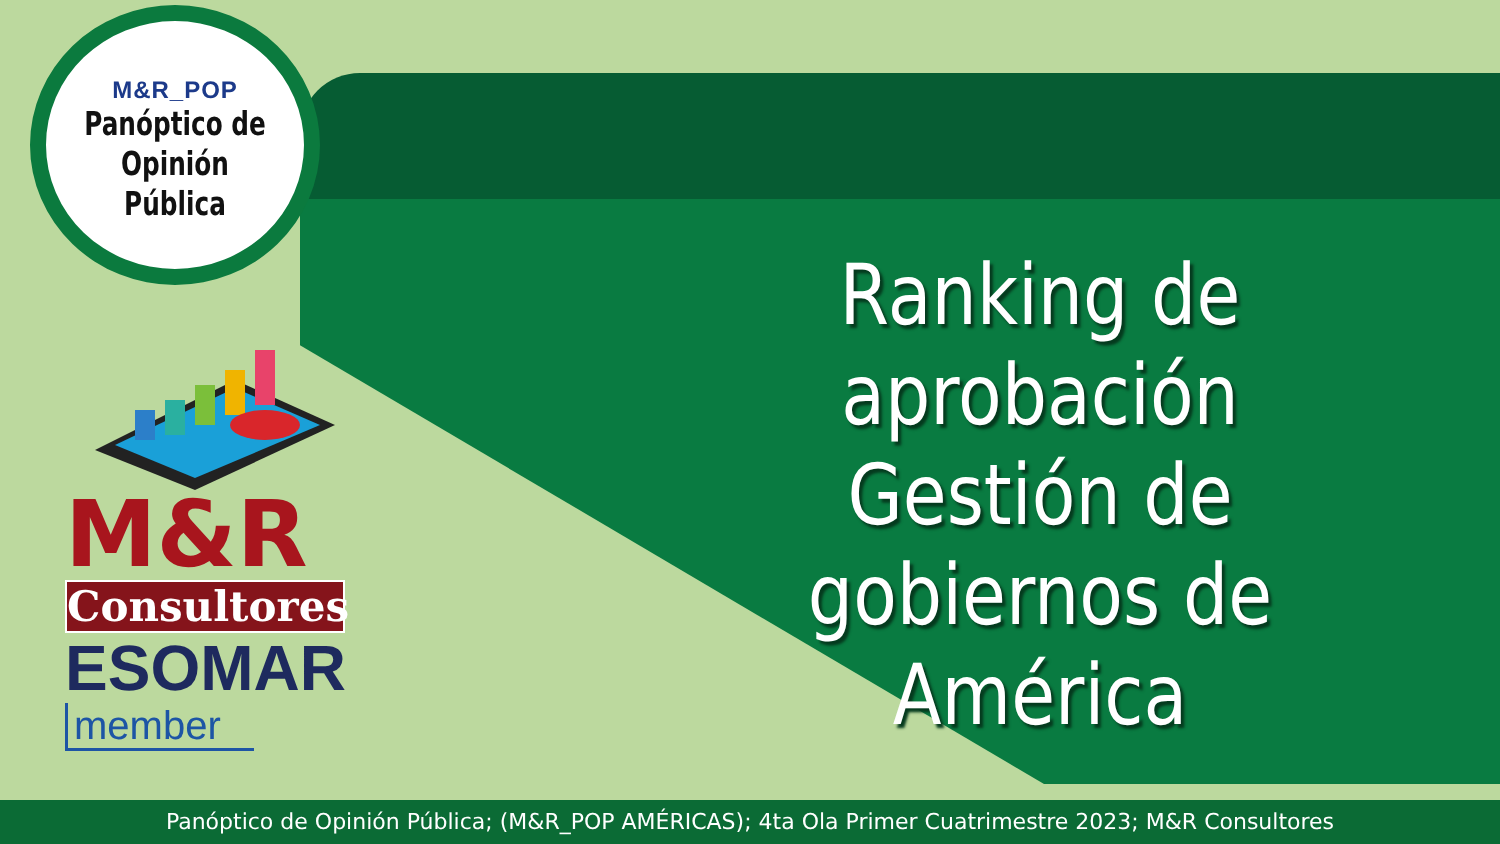M&R_POP
Panóptico de
Opinión Pública
M&R
Consultores
ESOMAR
member
Ranking de aprobación Gestión de gobiernos de América
Panóptico de Opinión Pública; (M&R_POP AMÉRICAS); 4ta Ola Primer Cuatrimestre 2023; M&R Consultores